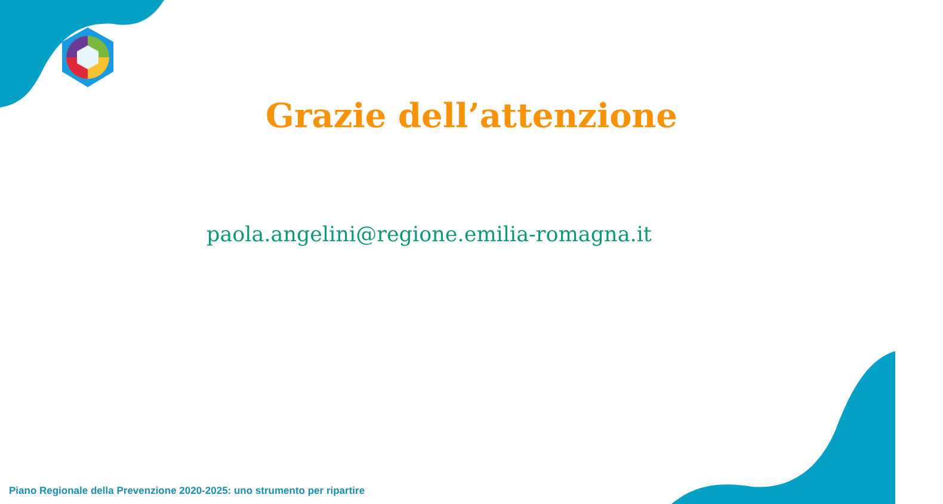Grazie dell’attenzione
paola.angelini@regione.emilia-romagna.it
Piano Regionale della Prevenzione 2020-2025: uno strumento per ripartire